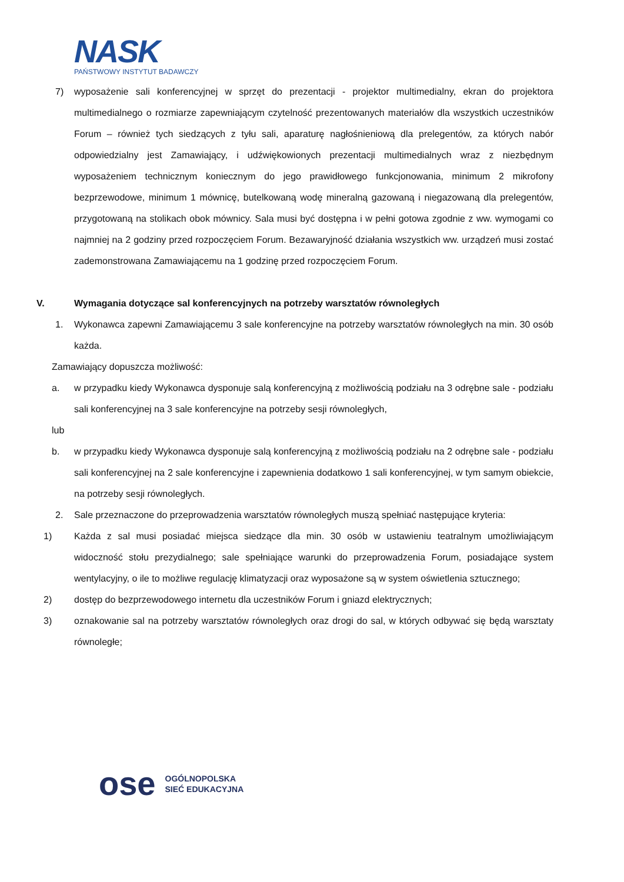NASK
PAŃSTWOWY INSTYTUT BADAWCZY
7) wyposażenie sali konferencyjnej w sprzęt do prezentacji - projektor multimedialny, ekran do projektora multimedialnego o rozmiarze zapewniającym czytelność prezentowanych materiałów dla wszystkich uczestników Forum – również tych siedzących z tyłu sali, aparaturę nagłośnieniową dla prelegentów, za których nabór odpowiedzialny jest Zamawiający, i udźwiękowionych prezentacji multimedialnych wraz z niezbędnym wyposażeniem technicznym koniecznym do jego prawidłowego funkcjonowania, minimum 2 mikrofony bezprzewodowe, minimum 1 mównicę, butelkowaną wodę mineralną gazowaną i niegazowaną dla prelegentów, przygotowaną na stolikach obok mównicy. Sala musi być dostępna i w pełni gotowa zgodnie z ww. wymogami co najmniej na 2 godziny przed rozpoczęciem Forum. Bezawaryjność działania wszystkich ww. urządzeń musi zostać zademonstrowana Zamawiającemu na 1 godzinę przed rozpoczęciem Forum.
V. Wymagania dotyczące sal konferencyjnych na potrzeby warsztatów równoległych
1. Wykonawca zapewni Zamawiającemu 3 sale konferencyjne na potrzeby warsztatów równoległych na min. 30 osób każda.
Zamawiający dopuszcza możliwość:
a. w przypadku kiedy Wykonawca dysponuje salą konferencyjną z możliwością podziału na 3 odrębne sale - podziału sali konferencyjnej na 3 sale konferencyjne na potrzeby sesji równoległych,
lub
b. w przypadku kiedy Wykonawca dysponuje salą konferencyjną z możliwością podziału na 2 odrębne sale - podziału sali konferencyjnej na 2 sale konferencyjne i zapewnienia dodatkowo 1 sali konferencyjnej, w tym samym obiekcie, na potrzeby sesji równoległych.
2. Sale przeznaczone do przeprowadzenia warsztatów równoległych muszą spełniać następujące kryteria:
1) Każda z sal musi posiadać miejsca siedzące dla min. 30 osób w ustawieniu teatralnym umożliwiającym widoczność stołu prezydialnego; sale spełniające warunki do przeprowadzenia Forum, posiadające system wentylacyjny, o ile to możliwe regulację klimatyzacji oraz wyposażone są w system oświetlenia sztucznego;
2) dostęp do bezprzewodowego internetu dla uczestników Forum i gniazd elektrycznych;
3) oznakowanie sal na potrzeby warsztatów równoległych oraz drogi do sal, w których odbywać się będą warsztaty równoległe;
ose
OGÓLNOPOLSKA
SIEĆ EDUKACYJNA